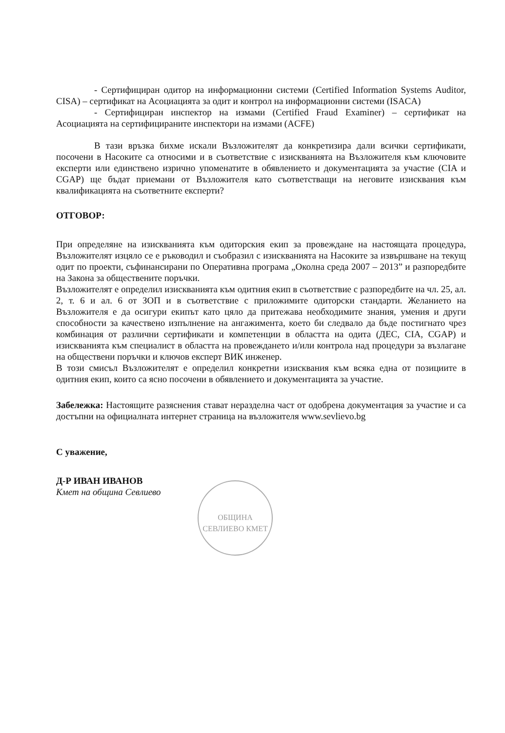- Сертифициран одитор на информационни системи (Certified Information Systems Auditor, CISA) – сертификат на Асоциацията за одит и контрол на информационни системи (ISACA)
- Сертифициран инспектор на измами (Certified Fraud Examiner) – сертификат на Асоциацията на сертифицираните инспектори на измами (ACFE)
В тази връзка бихме искали Възложителят да конкретизира дали всички сертификати, посочени в Насоките са относими и в съответствие с изискванията на Възложителя към ключовите експерти или единствено изрично упоменатите в обявлението и документацията за участие (CIA и CGAP) ще бъдат приемани от Възложителя като съответстващи на неговите изисквания към квалификацията на съответните експерти?
ОТГОВОР:
При определяне на изискванията към одиторския екип за провеждане на настоящата процедура, Възложителят изцяло се е ръководил и съобразил с изискванията на Насоките за извършване на текущ одит по проекти, съфинансирани по Оперативна програма „Околна среда 2007 – 2013” и разпоредбите на Закона за обществените поръчки.
Възложителят е определил изискванията към одитния екип в съответствие с разпоредбите на чл. 25, ал. 2, т. 6 и ал. 6 от ЗОП и в съответствие с приложимите одиторски стандарти. Желанието на Възложителя е да осигури екипът като цяло да притежава необходимите знания, умения и други способности за качествено изпълнение на ангажимента, което би следвало да бъде постигнато чрез комбинация от различни сертификати и компетенции в областта на одита (ДЕС, CIA, CGAP) и изискванията към специалист в областта на провеждането и/или контрола над процедури за възлагане на обществени поръчки и ключов експерт ВИК инженер.
В този смисъл Възложителят е определил конкретни изисквания към всяка една от позициите в одитния екип, които са ясно посочени в обявлението и документацията за участие.
Забележка: Настоящите разяснения стават неразделна част от одобрена документация за участие и са достъпни на официалната интернет страница на възложителя www.sevlievo.bg
С уважение,
Д-Р ИВАН ИВАНОВ
Кмет на община Севлиево
ОБЩИНА СЕВЛИЕВО КМЕТ